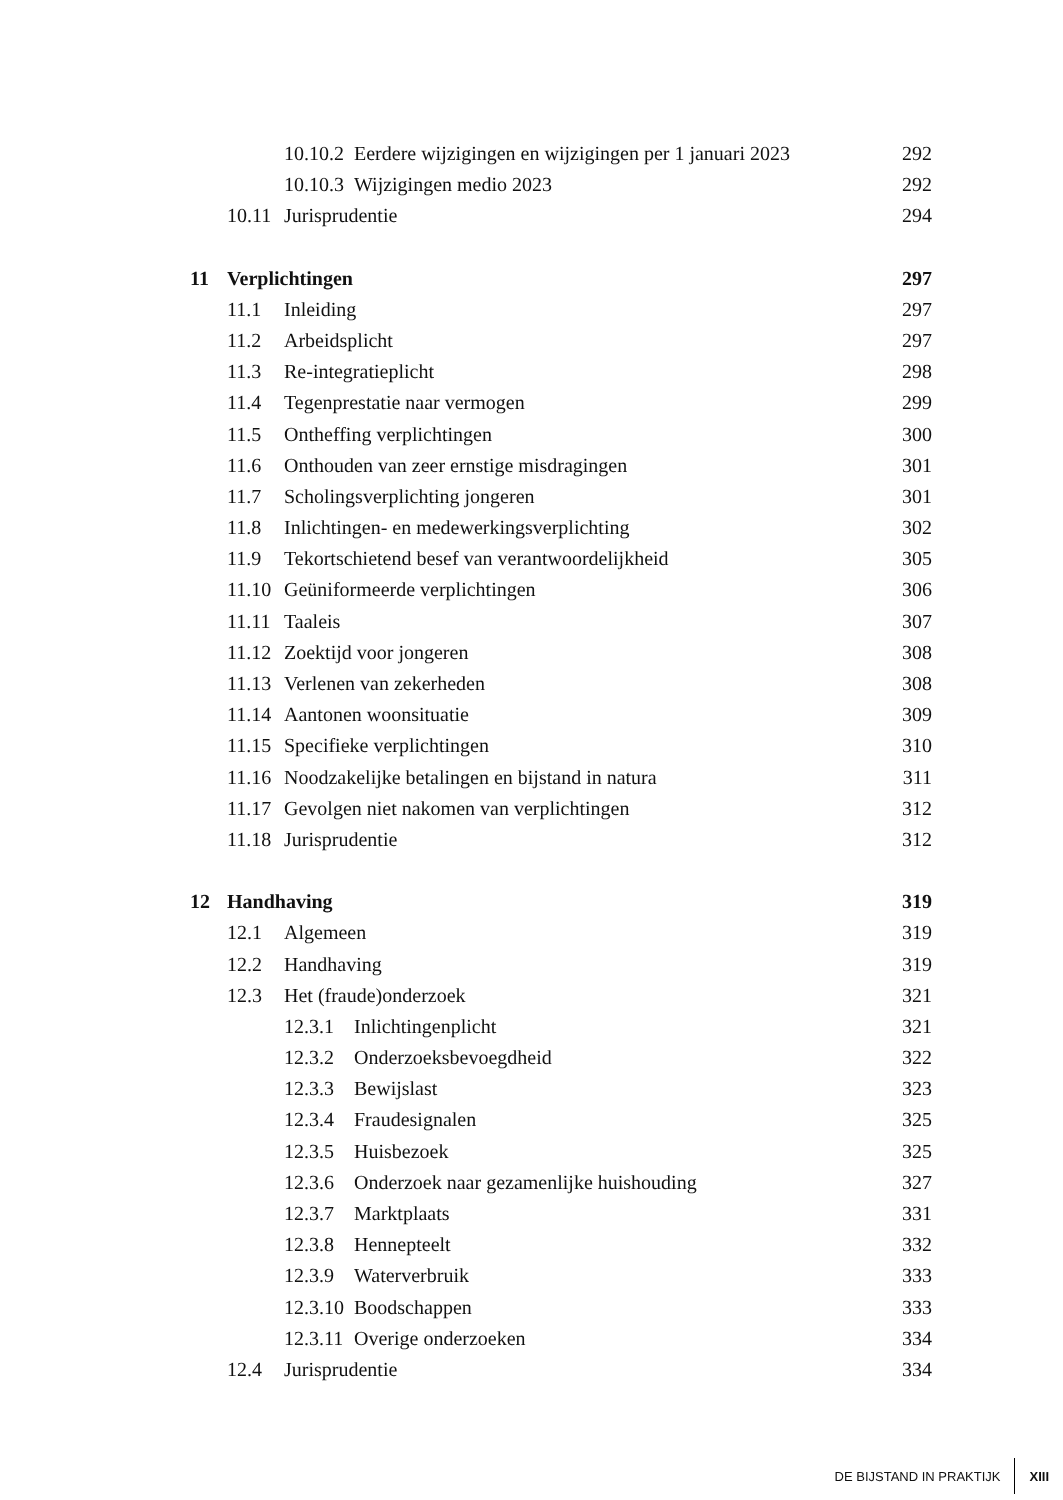10.10.2 Eerdere wijzigingen en wijzigingen per 1 januari 2023 292
10.10.3 Wijzigingen medio 2023 292
10.11 Jurisprudentie 294
11 Verplichtingen 297
11.1 Inleiding 297
11.2 Arbeidsplicht 297
11.3 Re-integratieplicht 298
11.4 Tegenprestatie naar vermogen 299
11.5 Ontheffing verplichtingen 300
11.6 Onthouden van zeer ernstige misdragingen 301
11.7 Scholingsverplichting jongeren 301
11.8 Inlichtingen- en medewerkingsverplichting 302
11.9 Tekortschietend besef van verantwoordelijkheid 305
11.10 Geüniformeerde verplichtingen 306
11.11 Taaleis 307
11.12 Zoektijd voor jongeren 308
11.13 Verlenen van zekerheden 308
11.14 Aantonen woonsituatie 309
11.15 Specifieke verplichtingen 310
11.16 Noodzakelijke betalingen en bijstand in natura 311
11.17 Gevolgen niet nakomen van verplichtingen 312
11.18 Jurisprudentie 312
12 Handhaving 319
12.1 Algemeen 319
12.2 Handhaving 319
12.3 Het (fraude)onderzoek 321
12.3.1 Inlichtingenplicht 321
12.3.2 Onderzoeksbevoegdheid 322
12.3.3 Bewijslast 323
12.3.4 Fraudesignalen 325
12.3.5 Huisbezoek 325
12.3.6 Onderzoek naar gezamenlijke huishouding 327
12.3.7 Marktplaats 331
12.3.8 Hennepteelt 332
12.3.9 Waterverbruik 333
12.3.10 Boodschappen 333
12.3.11 Overige onderzoeken 334
12.4 Jurisprudentie 334
DE BIJSTAND IN PRAKTIJK XIII